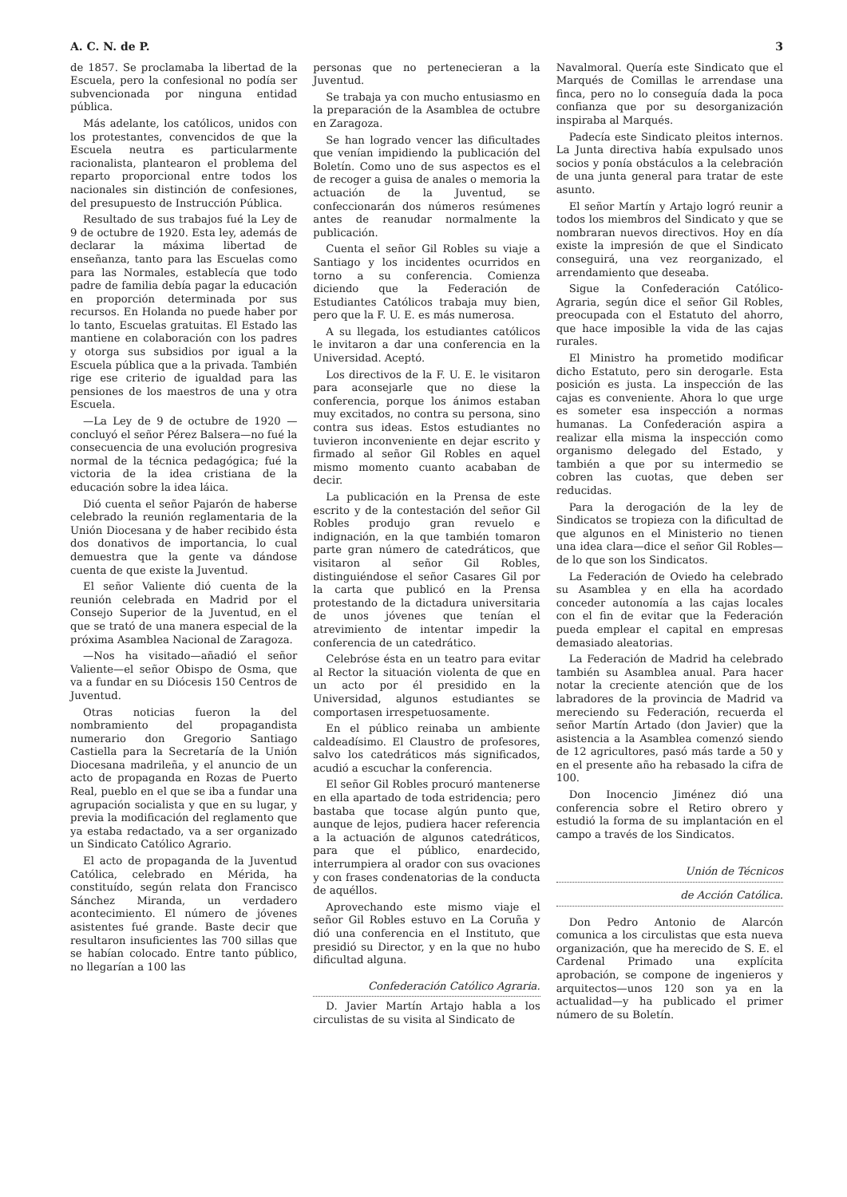A. C. N. de P. 3
de 1857. Se proclamaba la libertad de la Escuela, pero la confesional no podía ser subvencionada por ninguna entidad pública.
Más adelante, los católicos, unidos con los protestantes, convencidos de que la Escuela neutra es particularmente racionalista, plantearon el problema del reparto proporcional entre todos los nacionales sin distinción de confesiones, del presupuesto de Instrucción Pública.
Resultado de sus trabajos fué la Ley de 9 de octubre de 1920. Esta ley, además de declarar la máxima libertad de enseñanza, tanto para las Escuelas como para las Normales, establecía que todo padre de familia debía pagar la educación en proporción determinada por sus recursos. En Holanda no puede haber por lo tanto, Escuelas gratuitas. El Estado las mantiene en colaboración con los padres y otorga sus subsidios por igual a la Escuela pública que a la privada. También rige ese criterio de igualdad para las pensiones de los maestros de una y otra Escuela.
—La Ley de 9 de octubre de 1920 —concluyó el señor Pérez Balsera—no fué la consecuencia de una evolución progresiva normal de la técnica pedagógica; fué la victoria de la idea cristiana de la educación sobre la idea láica.
Dió cuenta el señor Pajarón de haberse celebrado la reunión reglamentaria de la Unión Diocesana y de haber recibido ésta dos donativos de importancia, lo cual demuestra que la gente va dándose cuenta de que existe la Juventud.
El señor Valiente dió cuenta de la reunión celebrada en Madrid por el Consejo Superior de la Juventud, en el que se trató de una manera especial de la próxima Asamblea Nacional de Zaragoza.
—Nos ha visitado—añadió el señor Valiente—el señor Obispo de Osma, que va a fundar en su Diócesis 150 Centros de Juventud.
Otras noticias fueron la del nombramiento del propagandista numerario don Gregorio Santiago Castiella para la Secretaría de la Unión Diocesana madrileña, y el anuncio de un acto de propaganda en Rozas de Puerto Real, pueblo en el que se iba a fundar una agrupación socialista y que en su lugar, y previa la modificación del reglamento que ya estaba redactado, va a ser organizado un Sindicato Católico Agrario.
El acto de propaganda de la Juventud Católica, celebrado en Mérida, ha constituído, según relata don Francisco Sánchez Miranda, un verdadero acontecimiento. El número de jóvenes asistentes fué grande. Baste decir que resultaron insuficientes las 700 sillas que se habían colocado. Entre tanto público, no llegarían a 100 las
personas que no pertenecieran a la Juventud.
Se trabaja ya con mucho entusiasmo en la preparación de la Asamblea de octubre en Zaragoza.
Se han logrado vencer las dificultades que venían impidiendo la publicación del Boletín. Como uno de sus aspectos es el de recoger a guisa de anales o memoria la actuación de la Juventud, se confeccionarán dos números resúmenes antes de reanudar normalmente la publicación.
Cuenta el señor Gil Robles su viaje a Santiago y los incidentes ocurridos en torno a su conferencia. Comienza diciendo que la Federación de Estudiantes Católicos trabaja muy bien, pero que la F. U. E. es más numerosa.
A su llegada, los estudiantes católicos le invitaron a dar una conferencia en la Universidad. Aceptó.
Los directivos de la F. U. E. le visitaron para aconsejarle que no diese la conferencia, porque los ánimos estaban muy excitados, no contra su persona, sino contra sus ideas. Estos estudiantes no tuvieron inconveniente en dejar escrito y firmado al señor Gil Robles en aquel mismo momento cuanto acababan de decir.
La publicación en la Prensa de este escrito y de la contestación del señor Gil Robles produjo gran revuelo e indignación, en la que también tomaron parte gran número de catedráticos, que visitaron al señor Gil Robles, distinguiéndose el señor Casares Gil por la carta que publicó en la Prensa protestando de la dictadura universitaria de unos jóvenes que tenían el atrevimiento de intentar impedir la conferencia de un catedrático.
Celebróse ésta en un teatro para evitar al Rector la situación violenta de que en un acto por él presidido en la Universidad, algunos estudiantes se comportasen irrespetuosamente.
En el público reinaba un ambiente caldeadísimo. El Claustro de profesores, salvo los catedráticos más significados, acudió a escuchar la conferencia.
El señor Gil Robles procuró mantenerse en ella apartado de toda estridencia; pero bastaba que tocase algún punto que, aunque de lejos, pudiera hacer referencia a la actuación de algunos catedráticos, para que el público, enardecido, interrumpiera al orador con sus ovaciones y con frases condenatorias de la conducta de aquéllos.
Aprovechando este mismo viaje el señor Gil Robles estuvo en La Coruña y dió una conferencia en el Instituto, que presidió su Director, y en la que no hubo dificultad alguna.
Confederación Católico Agraria.
D. Javier Martín Artajo habla a los circulistas de su visita al Sindicato de
Navalmoral. Quería este Sindicato que el Marqués de Comillas le arrendase una finca, pero no lo conseguía dada la poca confianza que por su desorganización inspiraba al Marqués.
Padecía este Sindicato pleitos internos. La Junta directiva había expulsado unos socios y ponía obstáculos a la celebración de una junta general para tratar de este asunto.
El señor Martín y Artajo logró reunir a todos los miembros del Sindicato y que se nombraran nuevos directivos. Hoy en día existe la impresión de que el Sindicato conseguirá, una vez reorganizado, el arrendamiento que deseaba.
Sigue la Confederación Católico-Agraria, según dice el señor Gil Robles, preocupada con el Estatuto del ahorro, que hace imposible la vida de las cajas rurales.
El Ministro ha prometido modificar dicho Estatuto, pero sin derogarle. Esta posición es justa. La inspección de las cajas es conveniente. Ahora lo que urge es someter esa inspección a normas humanas. La Confederación aspira a realizar ella misma la inspección como organismo delegado del Estado, y también a que por su intermedio se cobren las cuotas, que deben ser reducidas.
Para la derogación de la ley de Sindicatos se tropieza con la dificultad de que algunos en el Ministerio no tienen una idea clara—dice el señor Gil Robles—de lo que son los Sindicatos.
La Federación de Oviedo ha celebrado su Asamblea y en ella ha acordado conceder autonomía a las cajas locales con el fin de evitar que la Federación pueda emplear el capital en empresas demasiado aleatorias.
La Federación de Madrid ha celebrado también su Asamblea anual. Para hacer notar la creciente atención que de los labradores de la provincia de Madrid va mereciendo su Federación, recuerda el señor Martín Artado (don Javier) que la asistencia a la Asamblea comenzó siendo de 12 agricultores, pasó más tarde a 50 y en el presente año ha rebasado la cifra de 100.
Don Inocencio Jiménez dió una conferencia sobre el Retiro obrero y estudió la forma de su implantación en el campo a través de los Sindicatos.
Unión de Técnicos
de Acción Católica.
Don Pedro Antonio de Alarcón comunica a los circulistas que esta nueva organización, que ha merecido de S. E. el Cardenal Primado una explícita aprobación, se compone de ingenieros y arquitectos—unos 120 son ya en la actualidad—y ha publicado el primer número de su Boletín.